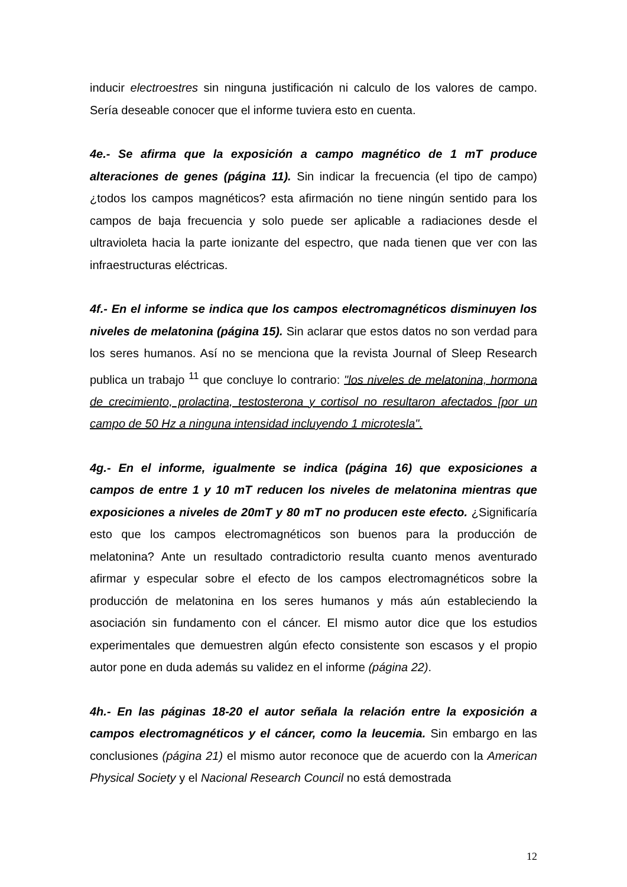inducir electroestres sin ninguna justificación ni calculo de los valores de campo. Sería deseable conocer que el informe tuviera esto en cuenta.
4e.- Se afirma que la exposición a campo magnético de 1 mT produce alteraciones de genes (página 11). Sin indicar la frecuencia (el tipo de campo) ¿todos los campos magnéticos? esta afirmación no tiene ningún sentido para los campos de baja frecuencia y solo puede ser aplicable a radiaciones desde el ultravioleta hacia la parte ionizante del espectro, que nada tienen que ver con las infraestructuras eléctricas.
4f.- En el informe se indica que los campos electromagnéticos disminuyen los niveles de melatonina (página 15). Sin aclarar que estos datos no son verdad para los seres humanos. Así no se menciona que la revista Journal of Sleep Research publica un trabajo <sup>11</sup> que concluye lo contrario: "los niveles de melatonina, hormona de crecimiento, prolactina, testosterona y cortisol no resultaron afectados [por un campo de 50 Hz a ninguna intensidad incluyendo 1 microtesla".
4g.- En el informe, igualmente se indica (página 16) que exposiciones a campos de entre 1 y 10 mT reducen los niveles de melatonina mientras que exposiciones a niveles de 20mT y 80 mT no producen este efecto. ¿Significaría esto que los campos electromagnéticos son buenos para la producción de melatonina? Ante un resultado contradictorio resulta cuanto menos aventurado afirmar y especular sobre el efecto de los campos electromagnéticos sobre la producción de melatonina en los seres humanos y más aún estableciendo la asociación sin fundamento con el cáncer. El mismo autor dice que los estudios experimentales que demuestren algún efecto consistente son escasos y el propio autor pone en duda además su validez en el informe (página 22).
4h.- En las páginas 18-20 el autor señala la relación entre la exposición a campos electromagnéticos y el cáncer, como la leucemia. Sin embargo en las conclusiones (página 21) el mismo autor reconoce que de acuerdo con la American Physical Society y el Nacional Research Council no está demostrada
12